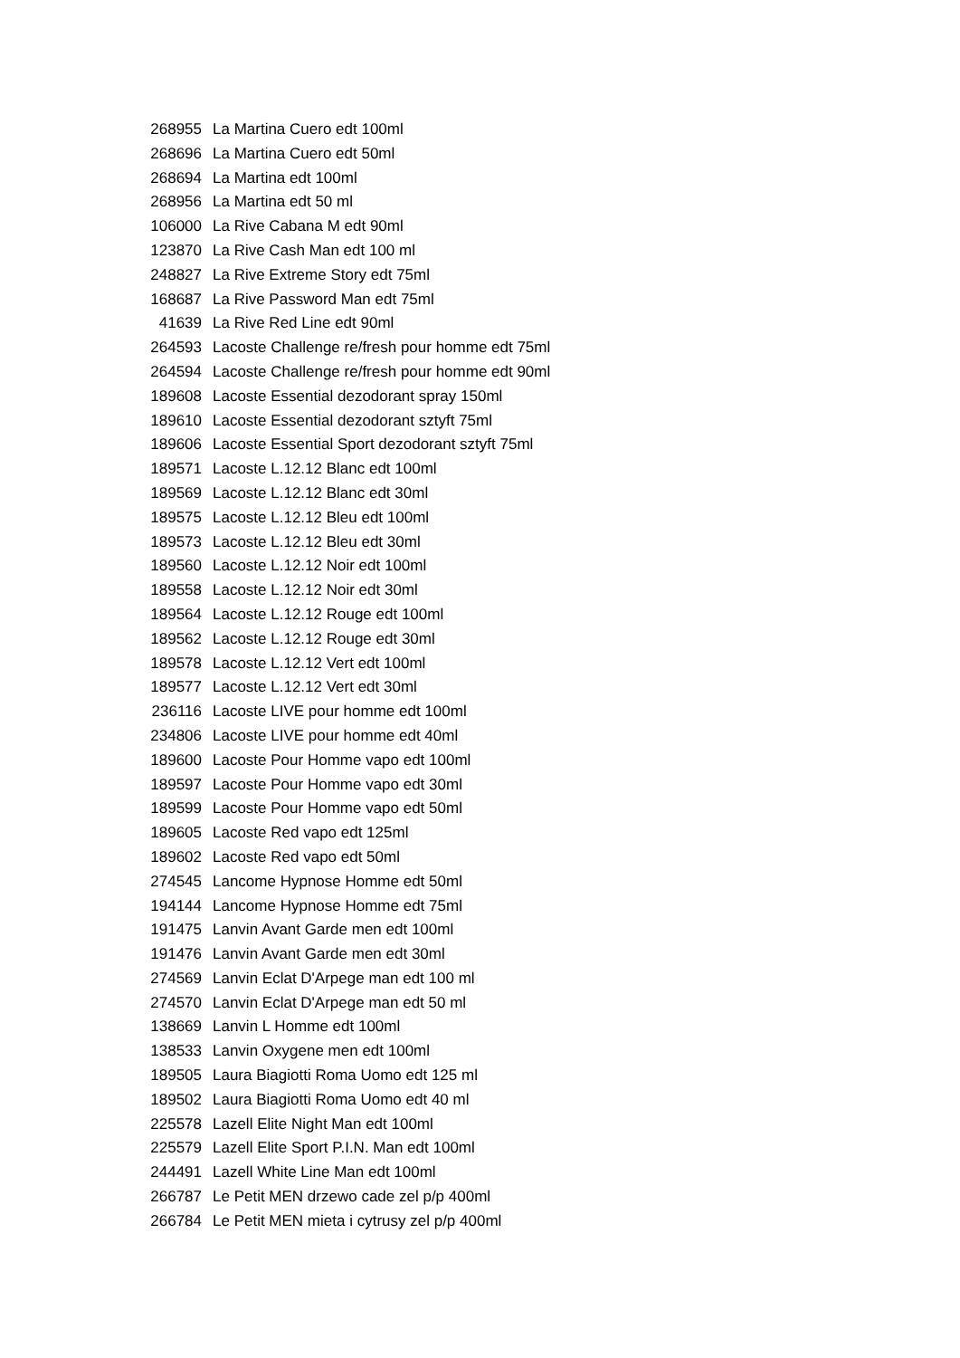| 268955 | La Martina Cuero edt 100ml |
| 268696 | La Martina Cuero edt 50ml |
| 268694 | La Martina edt 100ml |
| 268956 | La Martina edt 50 ml |
| 106000 | La Rive Cabana M edt 90ml |
| 123870 | La Rive Cash Man edt 100 ml |
| 248827 | La Rive Extreme Story edt 75ml |
| 168687 | La Rive Password Man edt 75ml |
| 41639 | La Rive Red Line edt 90ml |
| 264593 | Lacoste Challenge re/fresh pour homme edt 75ml |
| 264594 | Lacoste Challenge re/fresh pour homme edt 90ml |
| 189608 | Lacoste Essential dezodorant spray 150ml |
| 189610 | Lacoste Essential dezodorant sztyft 75ml |
| 189606 | Lacoste Essential Sport dezodorant sztyft 75ml |
| 189571 | Lacoste L.12.12 Blanc edt 100ml |
| 189569 | Lacoste L.12.12 Blanc edt 30ml |
| 189575 | Lacoste L.12.12 Bleu edt 100ml |
| 189573 | Lacoste L.12.12 Bleu edt 30ml |
| 189560 | Lacoste L.12.12 Noir edt 100ml |
| 189558 | Lacoste L.12.12 Noir edt 30ml |
| 189564 | Lacoste L.12.12 Rouge edt 100ml |
| 189562 | Lacoste L.12.12 Rouge edt 30ml |
| 189578 | Lacoste L.12.12 Vert edt 100ml |
| 189577 | Lacoste L.12.12 Vert edt 30ml |
| 236116 | Lacoste LIVE pour homme edt 100ml |
| 234806 | Lacoste LIVE pour homme edt 40ml |
| 189600 | Lacoste Pour Homme vapo edt 100ml |
| 189597 | Lacoste Pour Homme vapo edt 30ml |
| 189599 | Lacoste Pour Homme vapo edt 50ml |
| 189605 | Lacoste Red vapo edt 125ml |
| 189602 | Lacoste Red vapo edt 50ml |
| 274545 | Lancome Hypnose Homme edt 50ml |
| 194144 | Lancome Hypnose Homme edt 75ml |
| 191475 | Lanvin Avant Garde men edt 100ml |
| 191476 | Lanvin Avant Garde men edt 30ml |
| 274569 | Lanvin Eclat D'Arpege man edt 100 ml |
| 274570 | Lanvin Eclat D'Arpege man edt 50 ml |
| 138669 | Lanvin L Homme edt 100ml |
| 138533 | Lanvin Oxygene men edt 100ml |
| 189505 | Laura Biagiotti Roma Uomo edt 125 ml |
| 189502 | Laura Biagiotti Roma Uomo edt 40 ml |
| 225578 | Lazell Elite Night Man edt 100ml |
| 225579 | Lazell Elite Sport P.I.N. Man edt 100ml |
| 244491 | Lazell White Line Man edt 100ml |
| 266787 | Le Petit MEN drzewo cade zel p/p 400ml |
| 266784 | Le Petit MEN mieta i cytrusy zel p/p 400ml |